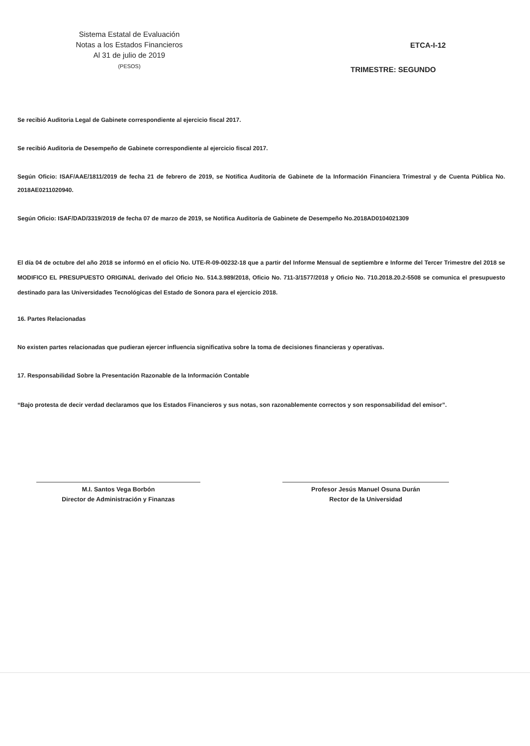Sistema Estatal de Evaluación
Notas a los Estados Financieros
Al 31 de julio de 2019
(PESOS)
ETCA-I-12
TRIMESTRE: SEGUNDO
Se recibió Auditoria Legal de Gabinete correspondiente al ejercicio fiscal 2017.
Se recibió Auditoria de Desempeño de Gabinete correspondiente al ejercicio fiscal 2017.
Según Oficio: ISAF/AAE/1811/2019 de fecha 21 de febrero de 2019, se Notifica Auditoría de Gabinete de la Información Financiera Trimestral y de Cuenta Pública No. 2018AE0211020940.
Según Oficio: ISAF/DAD/3319/2019 de fecha 07 de marzo de 2019, se Notifica Auditoría de Gabinete de Desempeño No.2018AD0104021309
El día 04 de octubre del año 2018 se informó en el oficio No. UTE-R-09-00232-18 que a partir del Informe Mensual de septiembre e Informe del Tercer Trimestre del 2018 se MODIFICO EL PRESUPUESTO ORIGINAL derivado del Oficio No. 514.3.989/2018, Oficio No. 711-3/1577/2018 y Oficio No. 710.2018.20.2-5508 se comunica el presupuesto destinado para las Universidades Tecnológicas del Estado de Sonora para el ejercicio 2018.
16. Partes Relacionadas
No existen partes relacionadas que pudieran ejercer influencia significativa sobre la toma de decisiones financieras y operativas.
17. Responsabilidad Sobre la Presentación Razonable de la Información Contable
“Bajo protesta de decir verdad declaramos que los Estados Financieros y sus notas, son razonablemente correctos y son responsabilidad del emisor”.
M.I. Santos Vega Borbón
Director de Administración y Finanzas
Profesor Jesús Manuel Osuna Durán
Rector de la Universidad